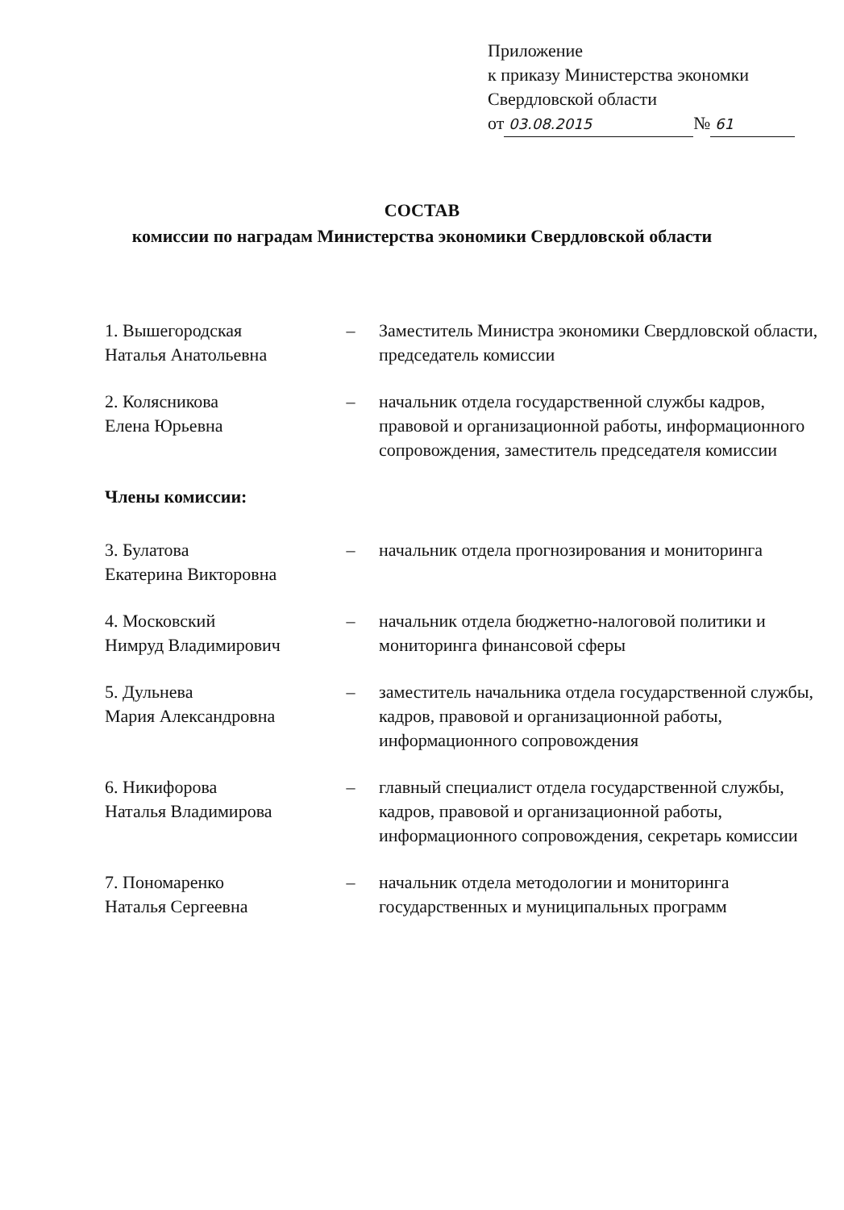Приложение
к приказу Министерства экономки
Свердловской области
от 03.08.2015 № 61
СОСТАВ
комиссии по наградам Министерства экономики Свердловской области
1. Вышегородская
Наталья Анатольевна
– Заместитель Министра экономики Свердловской области, председатель комиссии
2. Колясникова
Елена Юрьевна
– начальник отдела государственной службы кадров, правовой и организационной работы, информационного сопровождения, заместитель председателя комиссии
Члены комиссии:
3. Булатова
Екатерина Викторовна
– начальник отдела прогнозирования и мониторинга
4. Московский
Нимруд Владимирович
– начальник отдела бюджетно-налоговой политики и мониторинга финансовой сферы
5. Дульнева
Мария Александровна
– заместитель начальника отдела государственной службы, кадров, правовой и организационной работы, информационного сопровождения
6. Никифорова
Наталья Владимирова
– главный специалист отдела государственной службы, кадров, правовой и организационной работы, информационного сопровождения, секретарь комиссии
7. Пономаренко
Наталья Сергеевна
– начальник отдела методологии и мониторинга государственных и муниципальных программ